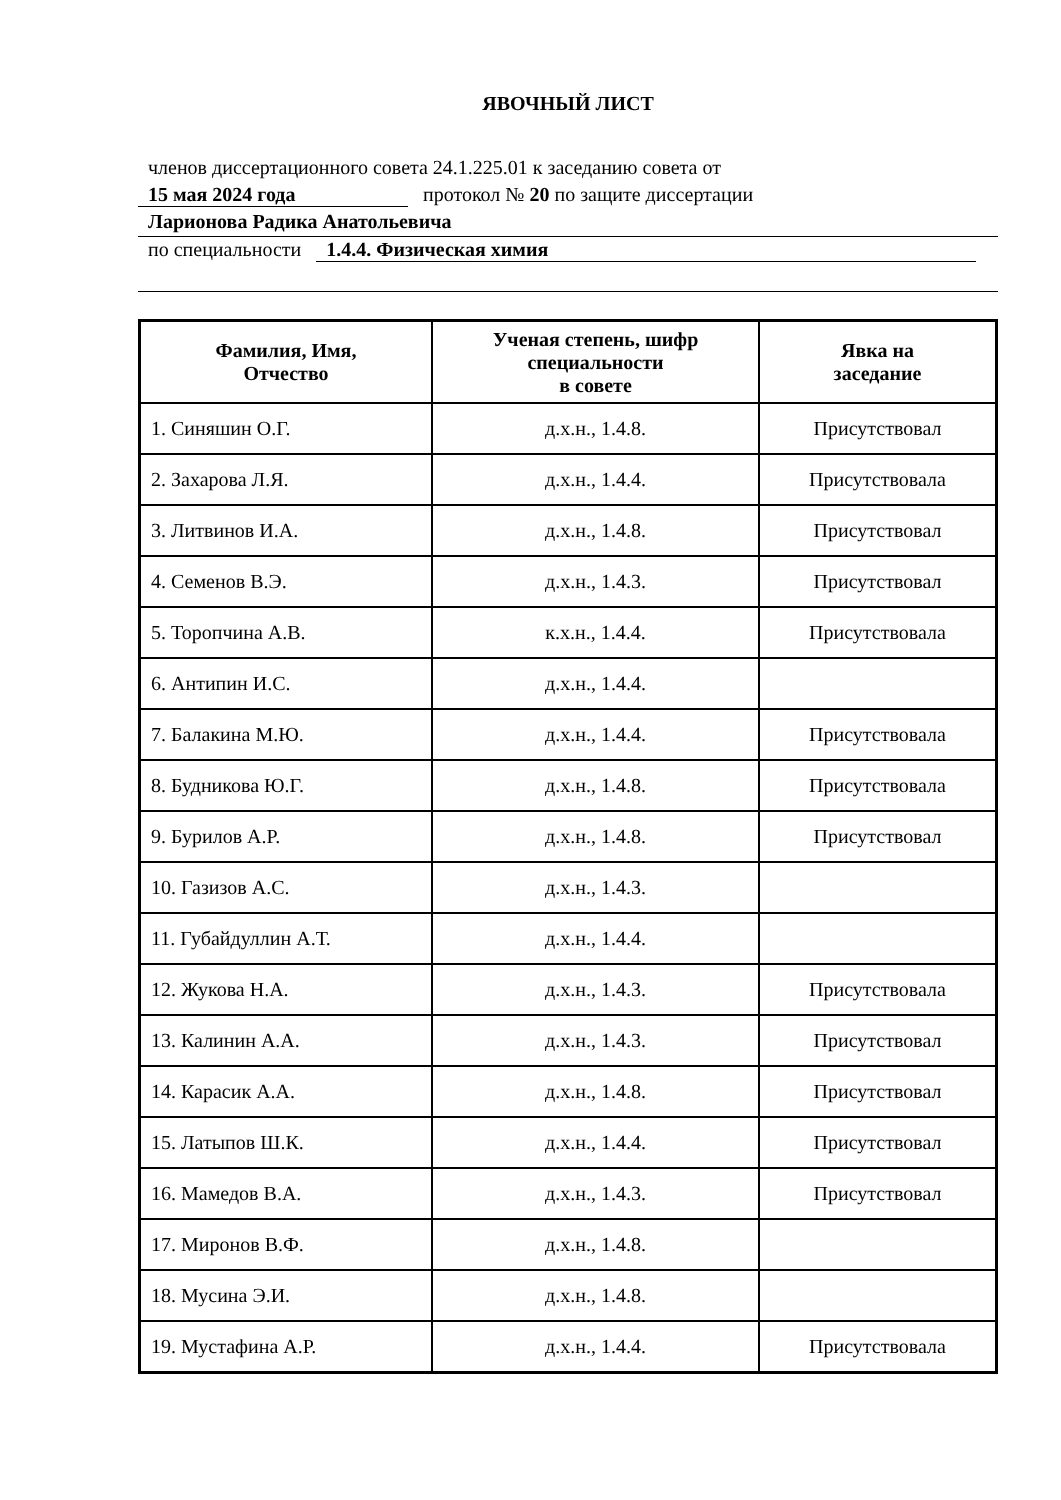ЯВОЧНЫЙ ЛИСТ
членов диссертационного совета 24.1.225.01 к заседанию совета от
15 мая 2024 года протокол № 20 по защите диссертации
Ларионова Радика Анатольевича
по специальности 1.4.4. Физическая химия
| Фамилия, Имя, Отчество | Ученая степень, шифр специальности в совете | Явка на заседание |
| --- | --- | --- |
| 1. Синяшин О.Г. | д.х.н., 1.4.8. | Присутствовал |
| 2. Захарова Л.Я. | д.х.н., 1.4.4. | Присутствовала |
| 3. Литвинов И.А. | д.х.н., 1.4.8. | Присутствовал |
| 4. Семенов В.Э. | д.х.н., 1.4.3. | Присутствовал |
| 5. Торопчина А.В. | к.х.н., 1.4.4. | Присутствовала |
| 6. Антипин И.С. | д.х.н., 1.4.4. | |
| 7. Балакина М.Ю. | д.х.н., 1.4.4. | Присутствовала |
| 8. Будникова Ю.Г. | д.х.н., 1.4.8. | Присутствовала |
| 9. Бурилов А.Р. | д.х.н., 1.4.8. | Присутствовал |
| 10. Газизов А.С. | д.х.н., 1.4.3. | |
| 11. Губайдуллин А.Т. | д.х.н., 1.4.4. | |
| 12. Жукова Н.А. | д.х.н., 1.4.3. | Присутствовала |
| 13. Калинин А.А. | д.х.н., 1.4.3. | Присутствовал |
| 14. Карасик А.А. | д.х.н., 1.4.8. | Присутствовал |
| 15. Латыпов Ш.К. | д.х.н., 1.4.4. | Присутствовал |
| 16. Мамедов В.А. | д.х.н., 1.4.3. | Присутствовал |
| 17. Миронов В.Ф. | д.х.н., 1.4.8. | |
| 18. Мусина Э.И. | д.х.н., 1.4.8. | |
| 19. Мустафина А.Р. | д.х.н., 1.4.4. | Присутствовала |